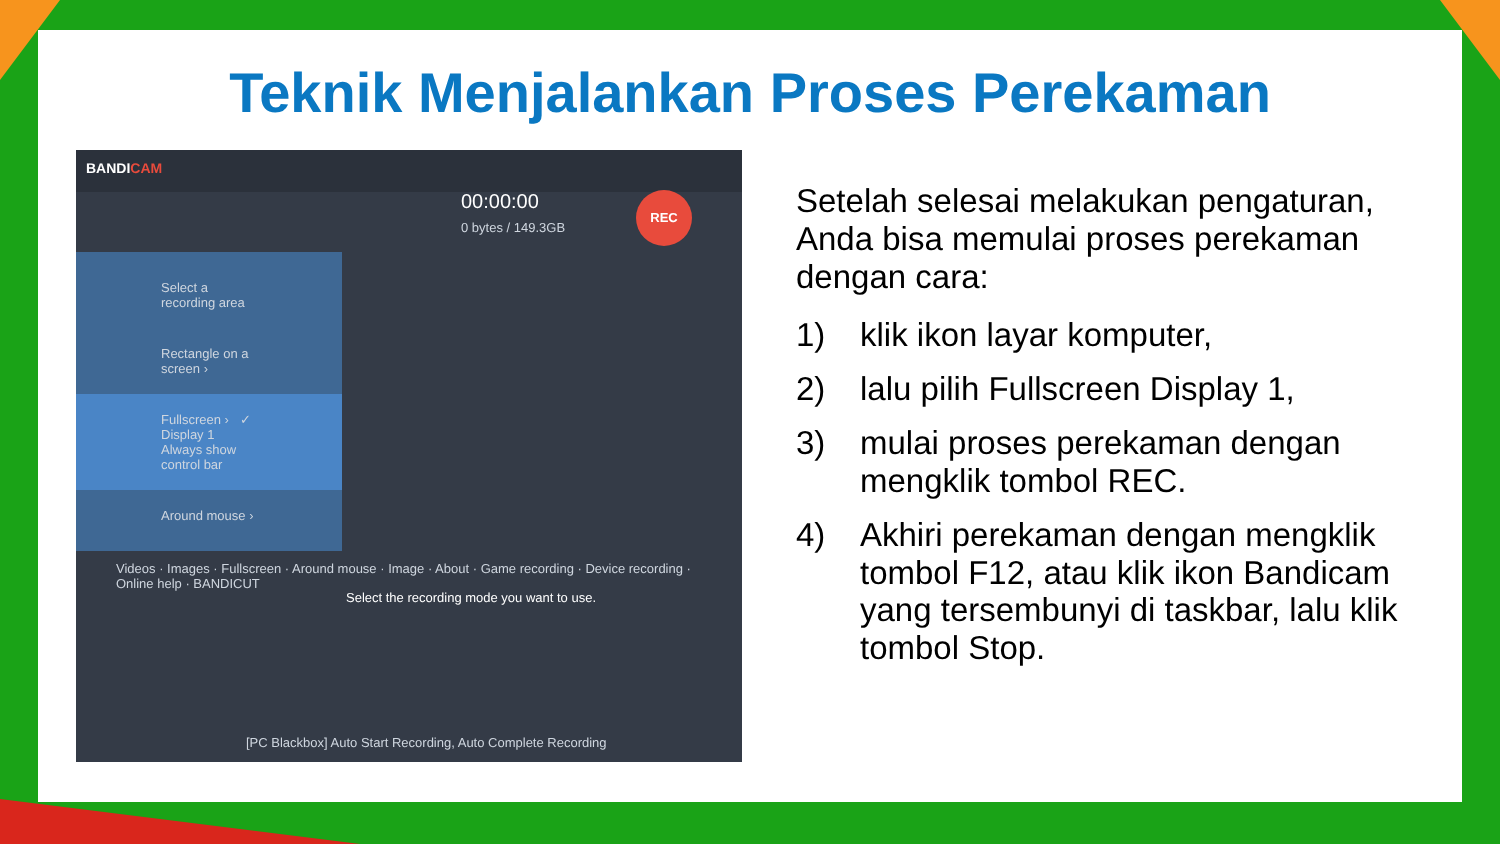Teknik Menjalankan Proses Perekaman
BANDICAM
00:00:00
0 bytes / 149.3GB
REC
Select a recording area
Rectangle on a screen ›
Fullscreen › ✓ Display 1 Always show control bar
Around mouse ›
Videos · Images · Fullscreen · Around mouse · Image · About · Game recording · Device recording · Online help · BANDICUT
Select the recording mode you want to use.
[PC Blackbox] Auto Start Recording, Auto Complete Recording
Setelah selesai melakukan pengaturan, Anda bisa memulai proses perekaman dengan cara:
1) klik ikon layar komputer,
2) lalu pilih Fullscreen Display 1,
3) mulai proses perekaman dengan mengklik tombol REC.
4) Akhiri perekaman dengan mengklik tombol F12, atau klik ikon Bandicam yang tersembunyi di taskbar, lalu klik tombol Stop.